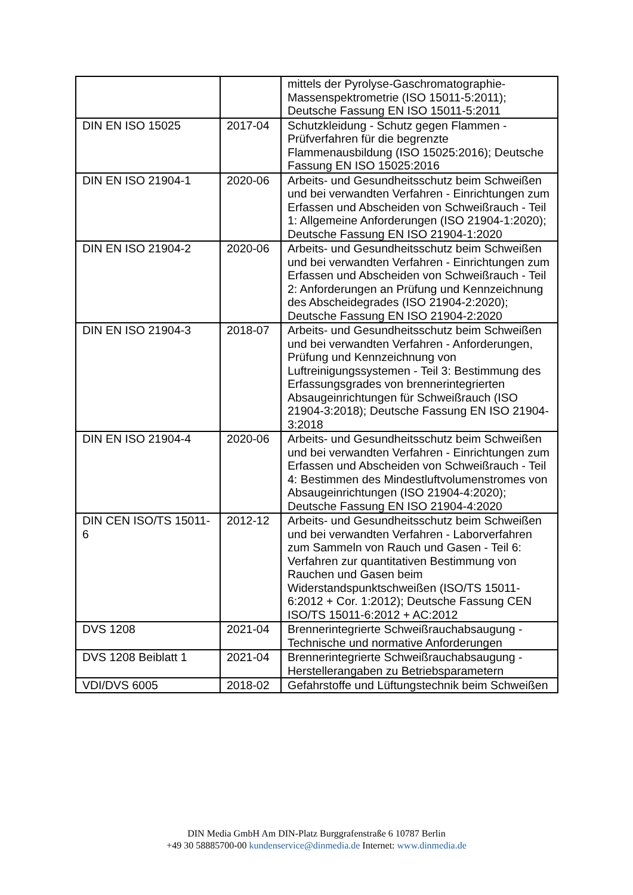| | | mittels der Pyrolyse-Gaschromatographie-Massenspektrometrie (ISO 15011-5:2011); Deutsche Fassung EN ISO 15011-5:2011 |
| DIN EN ISO 15025 | 2017-04 | Schutzkleidung - Schutz gegen Flammen - Prüfverfahren für die begrenzte Flammenausbildung (ISO 15025:2016); Deutsche Fassung EN ISO 15025:2016 |
| DIN EN ISO 21904-1 | 2020-06 | Arbeits- und Gesundheitsschutz beim Schweißen und bei verwandten Verfahren - Einrichtungen zum Erfassen und Abscheiden von Schweißrauch - Teil 1: Allgemeine Anforderungen (ISO 21904-1:2020); Deutsche Fassung EN ISO 21904-1:2020 |
| DIN EN ISO 21904-2 | 2020-06 | Arbeits- und Gesundheitsschutz beim Schweißen und bei verwandten Verfahren - Einrichtungen zum Erfassen und Abscheiden von Schweißrauch - Teil 2: Anforderungen an Prüfung und Kennzeichnung des Abscheidegrades (ISO 21904-2:2020); Deutsche Fassung EN ISO 21904-2:2020 |
| DIN EN ISO 21904-3 | 2018-07 | Arbeits- und Gesundheitsschutz beim Schweißen und bei verwandten Verfahren - Anforderungen, Prüfung und Kennzeichnung von Luftreinigungssystemen - Teil 3: Bestimmung des Erfassungsgrades von brennerintegrierten Absaugeinrichtungen für Schweißrauch (ISO 21904-3:2018); Deutsche Fassung EN ISO 21904-3:2018 |
| DIN EN ISO 21904-4 | 2020-06 | Arbeits- und Gesundheitsschutz beim Schweißen und bei verwandten Verfahren - Einrichtungen zum Erfassen und Abscheiden von Schweißrauch - Teil 4: Bestimmen des Mindestluftvolumenstromes von Absaugeinrichtungen (ISO 21904-4:2020); Deutsche Fassung EN ISO 21904-4:2020 |
| DIN CEN ISO/TS 15011-6 | 2012-12 | Arbeits- und Gesundheitsschutz beim Schweißen und bei verwandten Verfahren - Laborverfahren zum Sammeln von Rauch und Gasen - Teil 6: Verfahren zur quantitativen Bestimmung von Rauchen und Gasen beim Widerstandspunktschweißen (ISO/TS 15011-6:2012 + Cor. 1:2012); Deutsche Fassung CEN ISO/TS 15011-6:2012 + AC:2012 |
| DVS 1208 | 2021-04 | Brennerintegrierte Schweißrauchabsaugung - Technische und normative Anforderungen |
| DVS 1208 Beiblatt 1 | 2021-04 | Brennerintegrierte Schweißrauchabsaugung - Herstellerangaben zu Betriebsparametern |
| VDI/DVS 6005 | 2018-02 | Gefahrstoffe und Lüftungstechnik beim Schweißen |
DIN Media GmbH Am DIN-Platz Burggrafenstraße 6 10787 Berlin
+49 30 58885700-00 kundenservice@dinmedia.de Internet: www.dinmedia.de